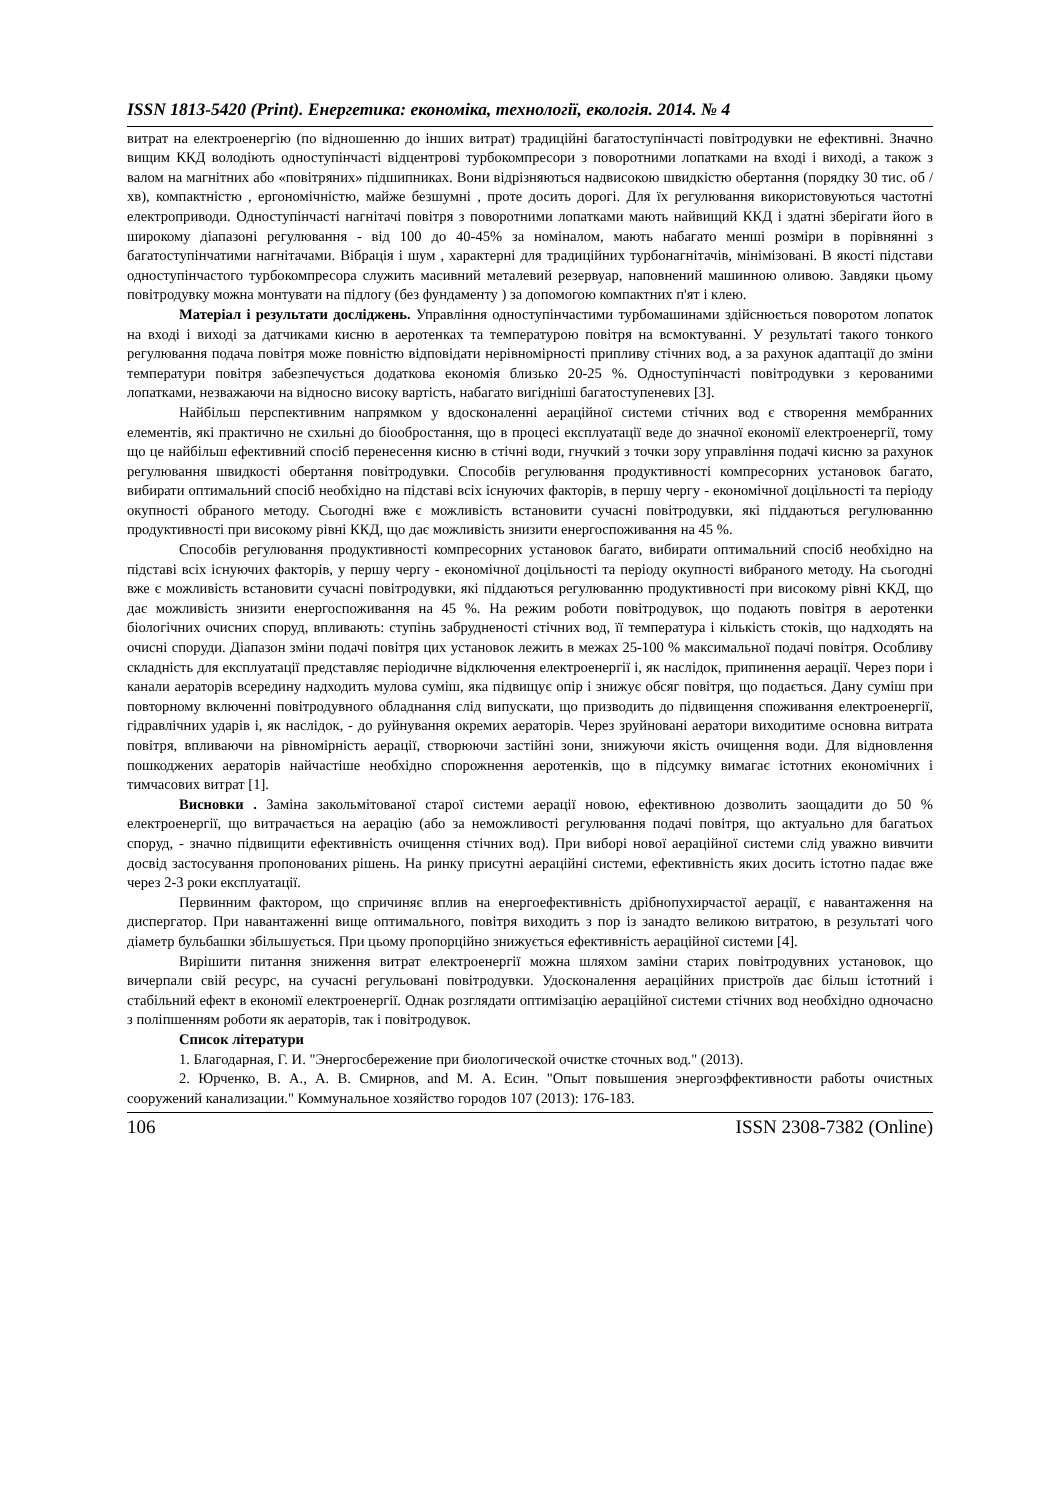ISSN 1813-5420 (Print). Енергетика: економіка, технології, екологія. 2014. № 4
витрат на електроенергію (по відношенню до інших витрат) традиційні багатоступінчасті повітродувки не ефективні. Значно вищим ККД володіють одноступінчасті відцентрові турбокомпресори з поворотними лопатками на вході і виході, а також з валом на магнітних або «повітряних» підшипниках. Вони відрізняються надвисокою швидкістю обертання (порядку 30 тис. об / хв), компактністю , ергономічністю, майже безшумні , проте досить дорогі. Для їх регулювання використовуються частотні електроприводи. Одноступінчасті нагнітачі повітря з поворотними лопатками мають найвищий ККД і здатні зберігати його в широкому діапазоні регулювання - від 100 до 40-45% за номіналом, мають набагато менші розміри в порівнянні з багатоступінчатими нагнітачами. Вібрація і шум , характерні для традиційних турбонагнітачів, мінімізовані. В якості підстави одноступінчастого турбокомпресора служить масивний металевий резервуар, наповнений машинною оливою. Завдяки цьому повітродувку можна монтувати на підлогу (без фундаменту ) за допомогою компактних п'ят і клею.
Матеріал і результати досліджень. Управління одноступінчастими турбомашинами здійснюється поворотом лопаток на вході і виході за датчиками кисню в аеротенках та температурою повітря на всмоктуванні. У результаті такого тонкого регулювання подача повітря може повністю відповідати нерівномірності припливу стічних вод, а за рахунок адаптації до зміни температури повітря забезпечується додаткова економія близько 20-25 %. Одноступінчасті повітродувки з керованими лопатками, незважаючи на відносно високу вартість, набагато вигідніші багатоступеневих [3].
Найбільш перспективним напрямком у вдосконаленні аераційної системи стічних вод є створення мембранних елементів, які практично не схильні до біообростання, що в процесі експлуатації веде до значної економії електроенергії, тому що це найбільш ефективний спосіб перенесення кисню в стічні води, гнучкий з точки зору управління подачі кисню за рахунок регулювання швидкості обертання повітродувки. Способів регулювання продуктивності компресорних установок багато, вибирати оптимальний спосіб необхідно на підставі всіх існуючих факторів, в першу чергу - економічної доцільності та періоду окупності обраного методу. Сьогодні вже є можливість встановити сучасні повітродувки, які піддаються регулюванню продуктивності при високому рівні ККД, що дає можливість знизити енергоспоживання на 45 %.
Способів регулювання продуктивності компресорних установок багато, вибирати оптимальний спосіб необхідно на підставі всіх існуючих факторів, у першу чергу - економічної доцільності та періоду окупності вибраного методу. На сьогодні вже є можливість встановити сучасні повітродувки, які піддаються регулюванню продуктивності при високому рівні ККД, що дає можливість знизити енергоспоживання на 45 %. На режим роботи повітродувок, що подають повітря в аеротенки біологічних очисних споруд, впливають: ступінь забрудненості стічних вод, її температура і кількість стоків, що надходять на очисні споруди. Діапазон зміни подачі повітря цих установок лежить в межах 25-100 % максимальної подачі повітря. Особливу складність для експлуатації представляє періодичне відключення електроенергії і, як наслідок, припинення аерації. Через пори і канали аераторів всередину надходить мулова суміш, яка підвищує опір і знижує обсяг повітря, що подається. Дану суміш при повторному включенні повітродувного обладнання слід випускати, що призводить до підвищення споживання електроенергії, гідравлічних ударів і, як наслідок, - до руйнування окремих аераторів. Через зруйновані аератори виходитиме основна витрата повітря, впливаючи на рівномірність аерації, створюючи застійні зони, знижуючи якість очищення води. Для відновлення пошкоджених аераторів найчастіше необхідно спорожнення аеротенків, що в підсумку вимагає істотних економічних і тимчасових витрат [1].
Висновки . Заміна закольмітованої старої системи аерації новою, ефективною дозволить заощадити до 50 % електроенергії, що витрачається на аерацію (або за неможливості регулювання подачі повітря, що актуально для багатьох споруд, - значно підвищити ефективність очищення стічних вод). При виборі нової аераційної системи слід уважно вивчити досвід застосування пропонованих рішень. На ринку присутні аераційні системи, ефективність яких досить істотно падає вже через 2-3 роки експлуатації.
Первинним фактором, що спричиняє вплив на енергоефективність дрібнопухирчастої аерації, є навантаження на диспергатор. При навантаженні вище оптимального, повітря виходить з пор із занадто великою витратою, в результаті чого діаметр бульбашки збільшується. При цьому пропорційно знижується ефективність аераційної системи [4].
Вирішити питання зниження витрат електроенергії можна шляхом заміни старих повітродувних установок, що вичерпали свій ресурс, на сучасні регульовані повітродувки. Удосконалення аераційних пристроїв дає більш істотний і стабільний ефект в економії електроенергії. Однак розглядати оптимізацію аераційної системи стічних вод необхідно одночасно з поліпшенням роботи як аераторів, так і повітродувок.
Список літератури
1. Благодарная, Г. И. "Энергосбережение при биологической очистке сточных вод." (2013).
2. Юрченко, В. А., А. В. Смирнов, and М. А. Есин. "Опыт повышения энергоэффективности работы очистных сооружений канализации." Коммунальное хозяйство городов 107 (2013): 176-183.
106 ISSN 2308-7382 (Online)